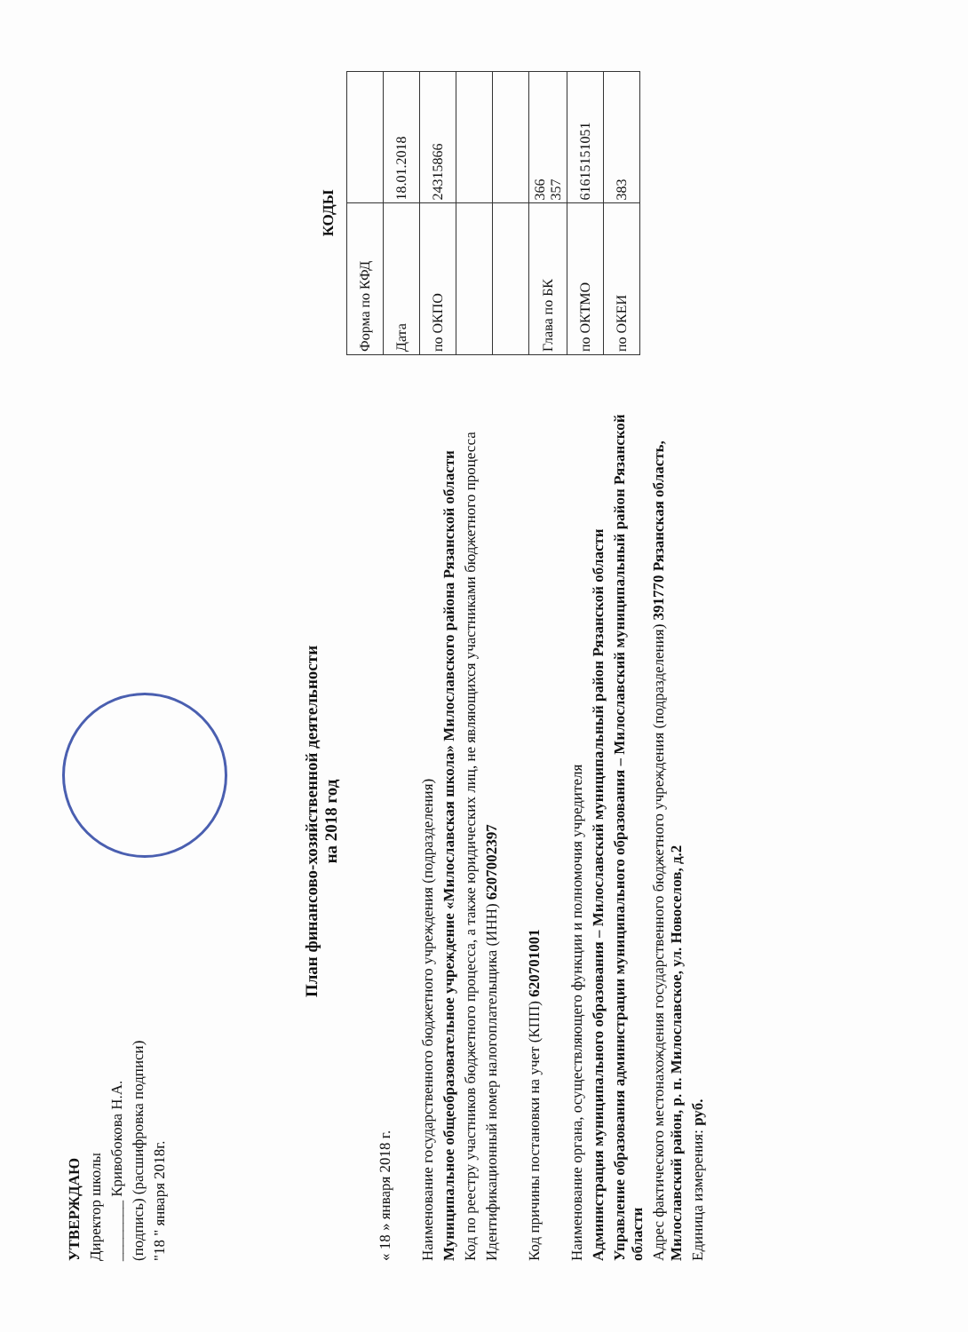УТВЕРЖДАЮ
Директор школы
________ Кривобокова Н.А.
(подпись) (расшифровка подписи)
"18 " января 2018г.
План финансово-хозяйственной деятельности
на 2018 год
« 18 » января 2018 г.
Наименование государственного бюджетного учреждения (подразделения)
Муниципальное общеобразовательное учреждение «Милославская школа» Милославского района Рязанской области
Код по реестру участников бюджетного процесса, а также юридических лиц, не являющихся участниками бюджетного процесса
Идентификационный номер налогоплательщика (ИНН) 6207002397
Код причины постановки на учет (КПП) 620701001
Наименование органа, осуществляющего функции и полномочия учредителя
Администрация муниципального образования – Милославский муниципальный район Рязанской области
Управление образования администрации муниципального образования – Милославский муниципальный район Рязанской области
Адрес фактического местонахождения государственного бюджетного учреждения (подразделения) 391770 Рязанская область, Милославский район, р. п. Милославское, ул. Новоселов, д.2
Единица измерения: руб.
КОДЫ
| Форма по КФД | |
| Дата | 18.01.2018 |
| по ОКПО | 24315866 |
| Глава по БК | 366 357 |
| по ОКТМО | 61615151051 |
| по ОКЕИ | 383 |